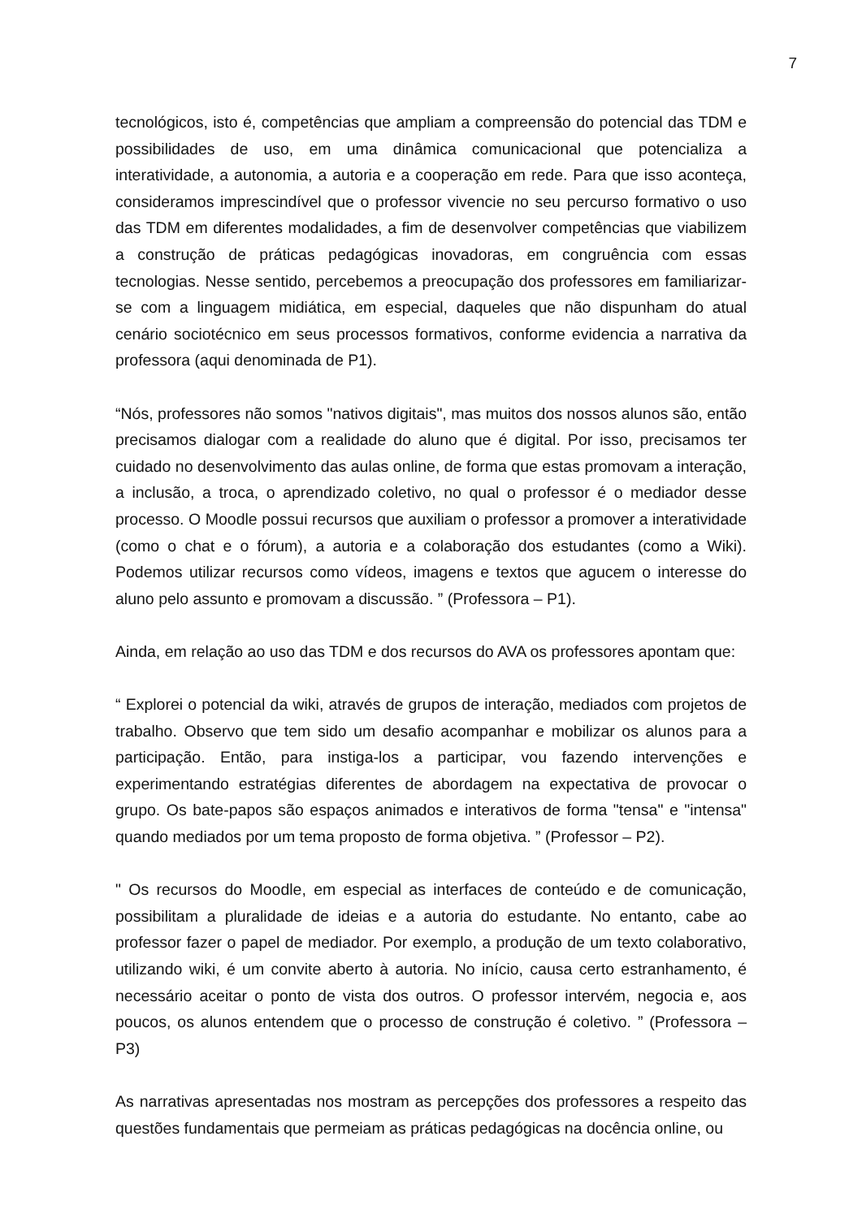7
tecnológicos, isto é, competências que ampliam a compreensão do potencial das TDM e possibilidades de uso, em uma dinâmica comunicacional que potencializa a interatividade, a autonomia, a autoria e a cooperação em rede. Para que isso aconteça, consideramos imprescindível que o professor vivencie no seu percurso formativo o uso das TDM em diferentes modalidades, a fim de desenvolver competências que viabilizem a construção de práticas pedagógicas inovadoras, em congruência com essas tecnologias. Nesse sentido, percebemos a preocupação dos professores em familiarizar-se com a linguagem midiática, em especial, daqueles que não dispunham do atual cenário sociotécnico em seus processos formativos, conforme evidencia a narrativa da professora (aqui denominada de P1).
“Nós, professores não somos "nativos digitais", mas muitos dos nossos alunos são, então precisamos dialogar com a realidade do aluno que é digital. Por isso, precisamos ter cuidado no desenvolvimento das aulas online, de forma que estas promovam a interação, a inclusão, a troca, o aprendizado coletivo, no qual o professor é o mediador desse processo. O Moodle possui recursos que auxiliam o professor a promover a interatividade (como o chat e o fórum), a autoria e a colaboração dos estudantes (como a Wiki). Podemos utilizar recursos como vídeos, imagens e textos que agucem o interesse do aluno pelo assunto e promovam a discussão. ” (Professora – P1).
Ainda, em relação ao uso das TDM e dos recursos do AVA os professores apontam que:
“ Explorei o potencial da wiki, através de grupos de interação, mediados com projetos de trabalho. Observo que tem sido um desafio acompanhar e mobilizar os alunos para a participação. Então, para instiga-los a participar, vou fazendo intervenções e experimentando estratégias diferentes de abordagem na expectativa de provocar o grupo. Os bate-papos são espaços animados e interativos de forma "tensa" e "intensa" quando mediados por um tema proposto de forma objetiva. ” (Professor – P2).
" Os recursos do Moodle, em especial as interfaces de conteúdo e de comunicação, possibilitam a pluralidade de ideias e a autoria do estudante. No entanto, cabe ao professor fazer o papel de mediador. Por exemplo, a produção de um texto colaborativo, utilizando wiki, é um convite aberto à autoria. No início, causa certo estranhamento, é necessário aceitar o ponto de vista dos outros. O professor intervém, negocia e, aos poucos, os alunos entendem que o processo de construção é coletivo. ” (Professora – P3)
As narrativas apresentadas nos mostram as percepções dos professores a respeito das questões fundamentais que permeiam as práticas pedagógicas na docência online, ou